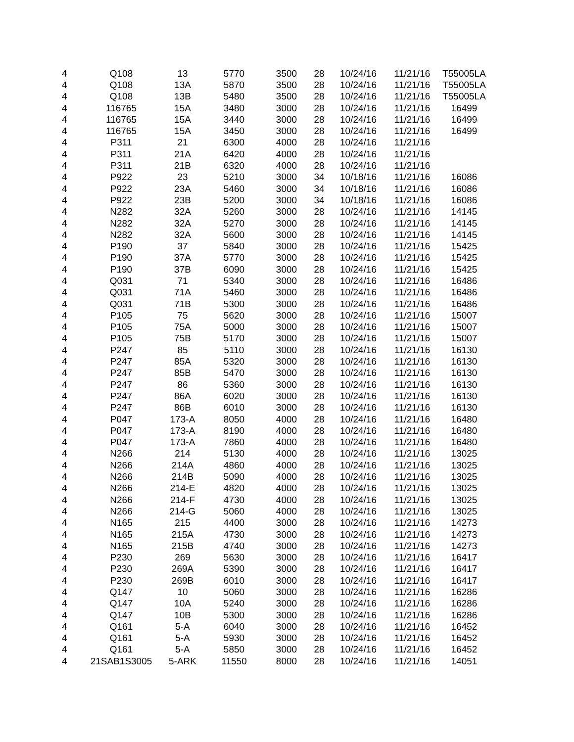| 4 | Q108 | 13 | 5770 | 3500 | 28 | 10/24/16 | 11/21/16 | T55005LA |
| 4 | Q108 | 13A | 5870 | 3500 | 28 | 10/24/16 | 11/21/16 | T55005LA |
| 4 | Q108 | 13B | 5480 | 3500 | 28 | 10/24/16 | 11/21/16 | T55005LA |
| 4 | 116765 | 15A | 3480 | 3000 | 28 | 10/24/16 | 11/21/16 | 16499 |
| 4 | 116765 | 15A | 3440 | 3000 | 28 | 10/24/16 | 11/21/16 | 16499 |
| 4 | 116765 | 15A | 3450 | 3000 | 28 | 10/24/16 | 11/21/16 | 16499 |
| 4 | P311 | 21 | 6300 | 4000 | 28 | 10/24/16 | 11/21/16 | |
| 4 | P311 | 21A | 6420 | 4000 | 28 | 10/24/16 | 11/21/16 | |
| 4 | P311 | 21B | 6320 | 4000 | 28 | 10/24/16 | 11/21/16 | |
| 4 | P922 | 23 | 5210 | 3000 | 34 | 10/18/16 | 11/21/16 | 16086 |
| 4 | P922 | 23A | 5460 | 3000 | 34 | 10/18/16 | 11/21/16 | 16086 |
| 4 | P922 | 23B | 5200 | 3000 | 34 | 10/18/16 | 11/21/16 | 16086 |
| 4 | N282 | 32A | 5260 | 3000 | 28 | 10/24/16 | 11/21/16 | 14145 |
| 4 | N282 | 32A | 5270 | 3000 | 28 | 10/24/16 | 11/21/16 | 14145 |
| 4 | N282 | 32A | 5600 | 3000 | 28 | 10/24/16 | 11/21/16 | 14145 |
| 4 | P190 | 37 | 5840 | 3000 | 28 | 10/24/16 | 11/21/16 | 15425 |
| 4 | P190 | 37A | 5770 | 3000 | 28 | 10/24/16 | 11/21/16 | 15425 |
| 4 | P190 | 37B | 6090 | 3000 | 28 | 10/24/16 | 11/21/16 | 15425 |
| 4 | Q031 | 71 | 5340 | 3000 | 28 | 10/24/16 | 11/21/16 | 16486 |
| 4 | Q031 | 71A | 5460 | 3000 | 28 | 10/24/16 | 11/21/16 | 16486 |
| 4 | Q031 | 71B | 5300 | 3000 | 28 | 10/24/16 | 11/21/16 | 16486 |
| 4 | P105 | 75 | 5620 | 3000 | 28 | 10/24/16 | 11/21/16 | 15007 |
| 4 | P105 | 75A | 5000 | 3000 | 28 | 10/24/16 | 11/21/16 | 15007 |
| 4 | P105 | 75B | 5170 | 3000 | 28 | 10/24/16 | 11/21/16 | 15007 |
| 4 | P247 | 85 | 5110 | 3000 | 28 | 10/24/16 | 11/21/16 | 16130 |
| 4 | P247 | 85A | 5320 | 3000 | 28 | 10/24/16 | 11/21/16 | 16130 |
| 4 | P247 | 85B | 5470 | 3000 | 28 | 10/24/16 | 11/21/16 | 16130 |
| 4 | P247 | 86 | 5360 | 3000 | 28 | 10/24/16 | 11/21/16 | 16130 |
| 4 | P247 | 86A | 6020 | 3000 | 28 | 10/24/16 | 11/21/16 | 16130 |
| 4 | P247 | 86B | 6010 | 3000 | 28 | 10/24/16 | 11/21/16 | 16130 |
| 4 | P047 | 173-A | 8050 | 4000 | 28 | 10/24/16 | 11/21/16 | 16480 |
| 4 | P047 | 173-A | 8190 | 4000 | 28 | 10/24/16 | 11/21/16 | 16480 |
| 4 | P047 | 173-A | 7860 | 4000 | 28 | 10/24/16 | 11/21/16 | 16480 |
| 4 | N266 | 214 | 5130 | 4000 | 28 | 10/24/16 | 11/21/16 | 13025 |
| 4 | N266 | 214A | 4860 | 4000 | 28 | 10/24/16 | 11/21/16 | 13025 |
| 4 | N266 | 214B | 5090 | 4000 | 28 | 10/24/16 | 11/21/16 | 13025 |
| 4 | N266 | 214-E | 4820 | 4000 | 28 | 10/24/16 | 11/21/16 | 13025 |
| 4 | N266 | 214-F | 4730 | 4000 | 28 | 10/24/16 | 11/21/16 | 13025 |
| 4 | N266 | 214-G | 5060 | 4000 | 28 | 10/24/16 | 11/21/16 | 13025 |
| 4 | N165 | 215 | 4400 | 3000 | 28 | 10/24/16 | 11/21/16 | 14273 |
| 4 | N165 | 215A | 4730 | 3000 | 28 | 10/24/16 | 11/21/16 | 14273 |
| 4 | N165 | 215B | 4740 | 3000 | 28 | 10/24/16 | 11/21/16 | 14273 |
| 4 | P230 | 269 | 5630 | 3000 | 28 | 10/24/16 | 11/21/16 | 16417 |
| 4 | P230 | 269A | 5390 | 3000 | 28 | 10/24/16 | 11/21/16 | 16417 |
| 4 | P230 | 269B | 6010 | 3000 | 28 | 10/24/16 | 11/21/16 | 16417 |
| 4 | Q147 | 10 | 5060 | 3000 | 28 | 10/24/16 | 11/21/16 | 16286 |
| 4 | Q147 | 10A | 5240 | 3000 | 28 | 10/24/16 | 11/21/16 | 16286 |
| 4 | Q147 | 10B | 5300 | 3000 | 28 | 10/24/16 | 11/21/16 | 16286 |
| 4 | Q161 | 5-A | 6040 | 3000 | 28 | 10/24/16 | 11/21/16 | 16452 |
| 4 | Q161 | 5-A | 5930 | 3000 | 28 | 10/24/16 | 11/21/16 | 16452 |
| 4 | Q161 | 5-A | 5850 | 3000 | 28 | 10/24/16 | 11/21/16 | 16452 |
| 4 | 21SAB1S3005 | 5-ARK | 11550 | 8000 | 28 | 10/24/16 | 11/21/16 | 14051 |